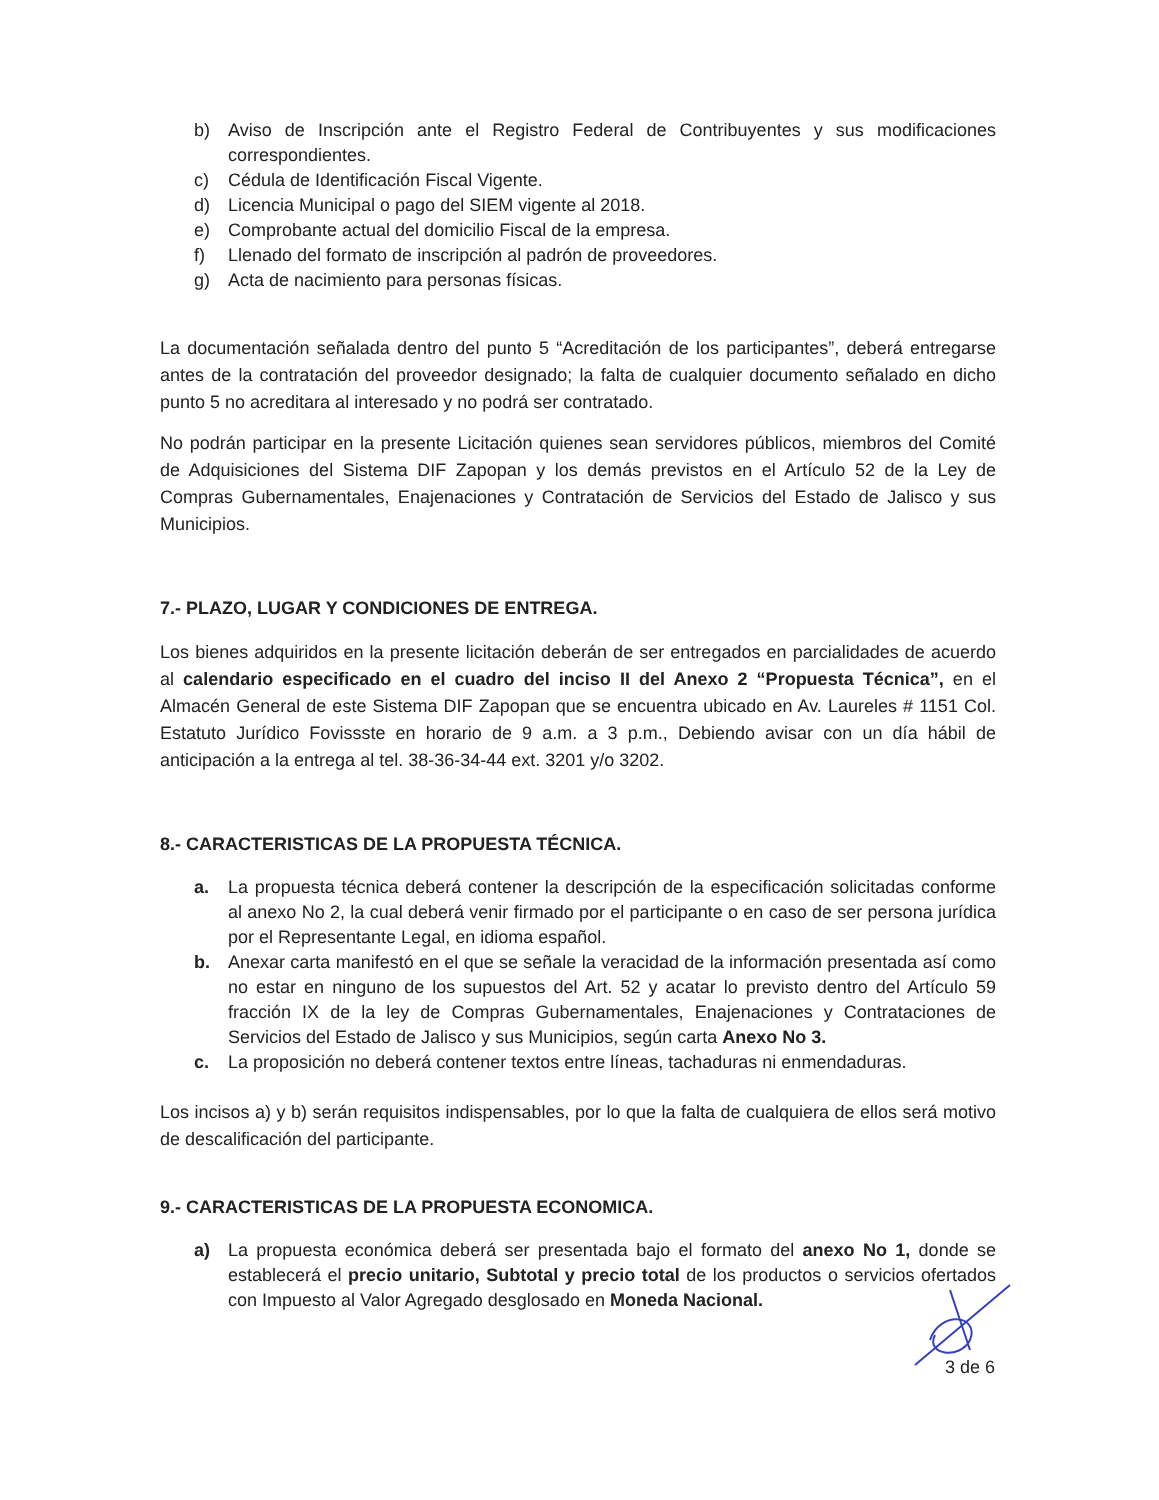b) Aviso de Inscripción ante el Registro Federal de Contribuyentes y sus modificaciones correspondientes.
c) Cédula de Identificación Fiscal Vigente.
d) Licencia Municipal o pago del SIEM vigente al 2018.
e) Comprobante actual del domicilio Fiscal de la empresa.
f) Llenado del formato de inscripción al padrón de proveedores.
g) Acta de nacimiento para personas físicas.
La documentación señalada dentro del punto 5 “Acreditación de los participantes”, deberá entregarse antes de la contratación del proveedor designado; la falta de cualquier documento señalado en dicho punto 5 no acreditara al interesado y no podrá ser contratado.
No podrán participar en la presente Licitación quienes sean servidores públicos, miembros del Comité de Adquisiciones del Sistema DIF Zapopan y los demás previstos en el Artículo 52 de la Ley de Compras Gubernamentales, Enajenaciones y Contratación de Servicios del Estado de Jalisco y sus Municipios.
7.- PLAZO, LUGAR Y CONDICIONES DE ENTREGA.
Los bienes adquiridos en la presente licitación deberán de ser entregados en parcialidades de acuerdo al calendario especificado en el cuadro del inciso II del Anexo 2 “Propuesta Técnica”, en el Almacén General de este Sistema DIF Zapopan que se encuentra ubicado en Av. Laureles # 1151 Col. Estatuto Jurídico Fovissste en horario de 9 a.m. a 3 p.m., Debiendo avisar con un día hábil de anticipación a la entrega al tel. 38-36-34-44 ext. 3201 y/o 3202.
8.- CARACTERISTICAS DE LA PROPUESTA TÉCNICA.
a. La propuesta técnica deberá contener la descripción de la especificación solicitadas conforme al anexo No 2, la cual deberá venir firmado por el participante o en caso de ser persona jurídica por el Representante Legal, en idioma español.
b. Anexar carta manifestó en el que se señale la veracidad de la información presentada así como no estar en ninguno de los supuestos del Art. 52 y acatar lo previsto dentro del Artículo 59 fracción IX de la ley de Compras Gubernamentales, Enajenaciones y Contrataciones de Servicios del Estado de Jalisco y sus Municipios, según carta Anexo No 3.
c. La proposición no deberá contener textos entre líneas, tachaduras ni enmendaduras.
Los incisos a) y b) serán requisitos indispensables, por lo que la falta de cualquiera de ellos será motivo de descalificación del participante.
9.- CARACTERISTICAS DE LA PROPUESTA ECONOMICA.
a) La propuesta económica deberá ser presentada bajo el formato del anexo No 1, donde se establecerá el precio unitario, Subtotal y precio total de los productos o servicios ofertados con Impuesto al Valor Agregado desglosado en Moneda Nacional.
3 de 6